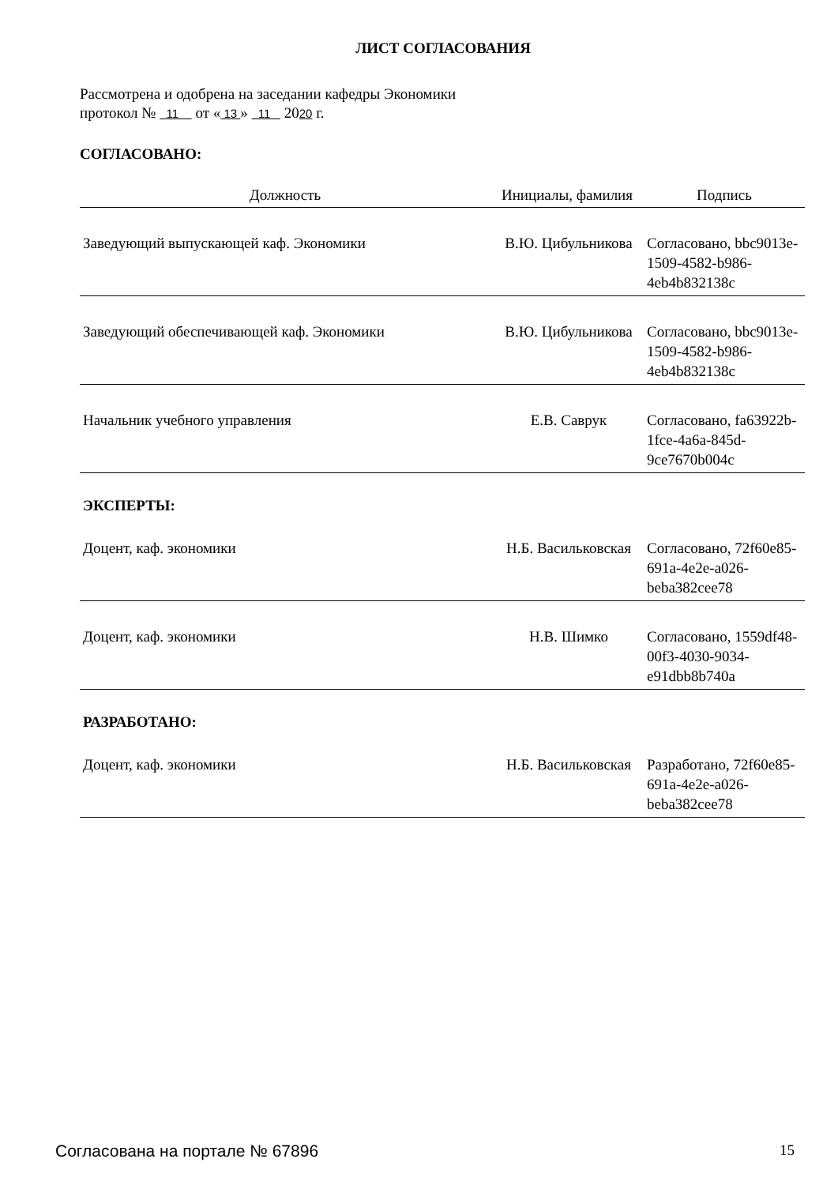ЛИСТ СОГЛАСОВАНИЯ
Рассмотрена и одобрена на заседании кафедры Экономики
протокол № 11 от « 13 » 11 2020 г.
СОГЛАСОВАНО:
| Должность | Инициалы, фамилия | Подпись |
| --- | --- | --- |
| Заведующий выпускающей каф. Экономики | В.Ю. Цибульникова | Согласовано, bbc9013e-1509-4582-b986-4eb4b832138c |
| Заведующий обеспечивающей каф. Экономики | В.Ю. Цибульникова | Согласовано, bbc9013e-1509-4582-b986-4eb4b832138c |
| Начальник учебного управления | Е.В. Саврук | Согласовано, fa63922b-1fce-4a6a-845d-9ce7670b004c |
ЭКСПЕРТЫ:
| Доцент, каф. экономики | Н.Б. Васильковская | Согласовано, 72f60e85-691a-4e2e-a026-beba382cee78 |
| Доцент, каф. экономики | Н.В. Шимко | Согласовано, 1559df48-00f3-4030-9034-e91dbb8b740a |
РАЗРАБОТАНО:
| Доцент, каф. экономики | Н.Б. Васильковская | Разработано, 72f60e85-691a-4e2e-a026-beba382cee78 |
Согласована на портале № 67896 15